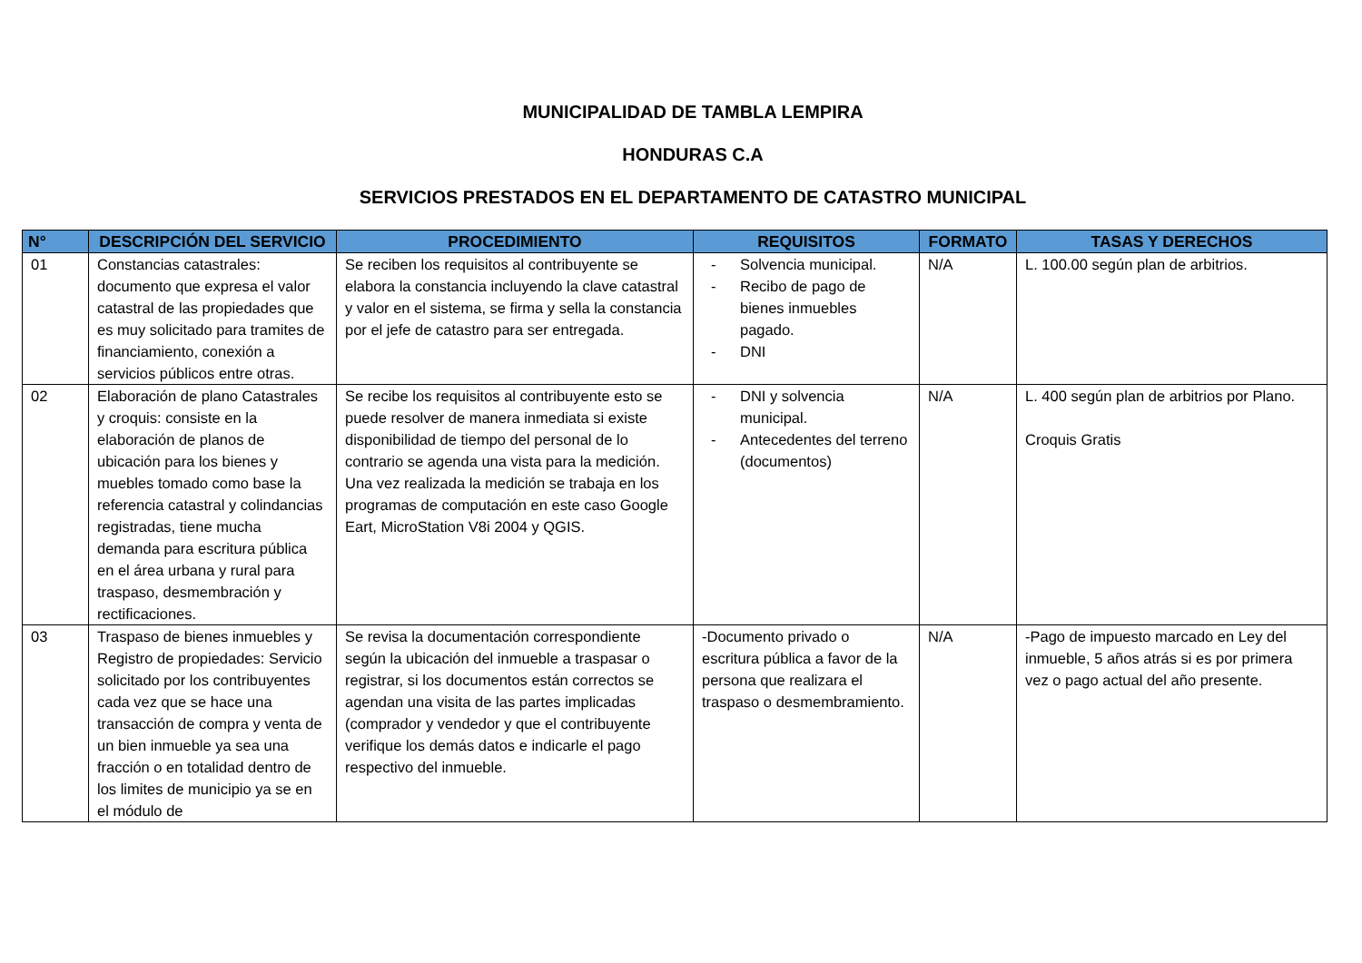MUNICIPALIDAD DE TAMBLA LEMPIRA
HONDURAS C.A
SERVICIOS PRESTADOS EN EL DEPARTAMENTO DE CATASTRO MUNICIPAL
| N° | DESCRIPCIÓN DEL SERVICIO | PROCEDIMIENTO | REQUISITOS | FORMATO | TASAS Y DERECHOS |
| --- | --- | --- | --- | --- | --- |
| 01 | Constancias catastrales: documento que expresa el valor catastral de las propiedades que es muy solicitado para tramites de financiamiento, conexión a servicios públicos entre otras. | Se reciben los requisitos al contribuyente se elabora la constancia incluyendo la clave catastral y valor en el sistema, se firma y sella la constancia por el jefe de catastro para ser entregada. | - Solvencia municipal. - Recibo de pago de bienes inmuebles pagado. - DNI | N/A | L. 100.00 según plan de arbitrios. |
| 02 | Elaboración de plano Catastrales y croquis: consiste en la elaboración de planos de ubicación para los bienes y muebles tomado como base la referencia catastral y colindancias registradas, tiene mucha demanda para escritura pública en el área urbana y rural para traspaso, desmembración y rectificaciones. | Se recibe los requisitos al contribuyente esto se puede resolver de manera inmediata si existe disponibilidad de tiempo del personal de lo contrario se agenda una vista para la medición. Una vez realizada la medición se trabaja en los programas de computación en este caso Google Eart, MicroStation V8i 2004 y QGIS. | - DNI y solvencia municipal. - Antecedentes del terreno (documentos) | N/A | L. 400 según plan de arbitrios por Plano. Croquis Gratis |
| 03 | Traspaso de bienes inmuebles y Registro de propiedades: Servicio solicitado por los contribuyentes cada vez que se hace una transacción de compra y venta de un bien inmueble ya sea una fracción o en totalidad dentro de los limites de municipio ya se en el módulo de | Se revisa la documentación correspondiente según la ubicación del inmueble a traspasar o registrar, si los documentos están correctos se agendan una visita de las partes implicadas (comprador y vendedor y que el contribuyente verifique los demás datos e indicarle el pago respectivo del inmueble. | -Documento privado o escritura pública a favor de la persona que realizara el traspaso o desmembramiento. | N/A | -Pago de impuesto marcado en Ley del inmueble, 5 años atrás si es por primera vez o pago actual del año presente. |